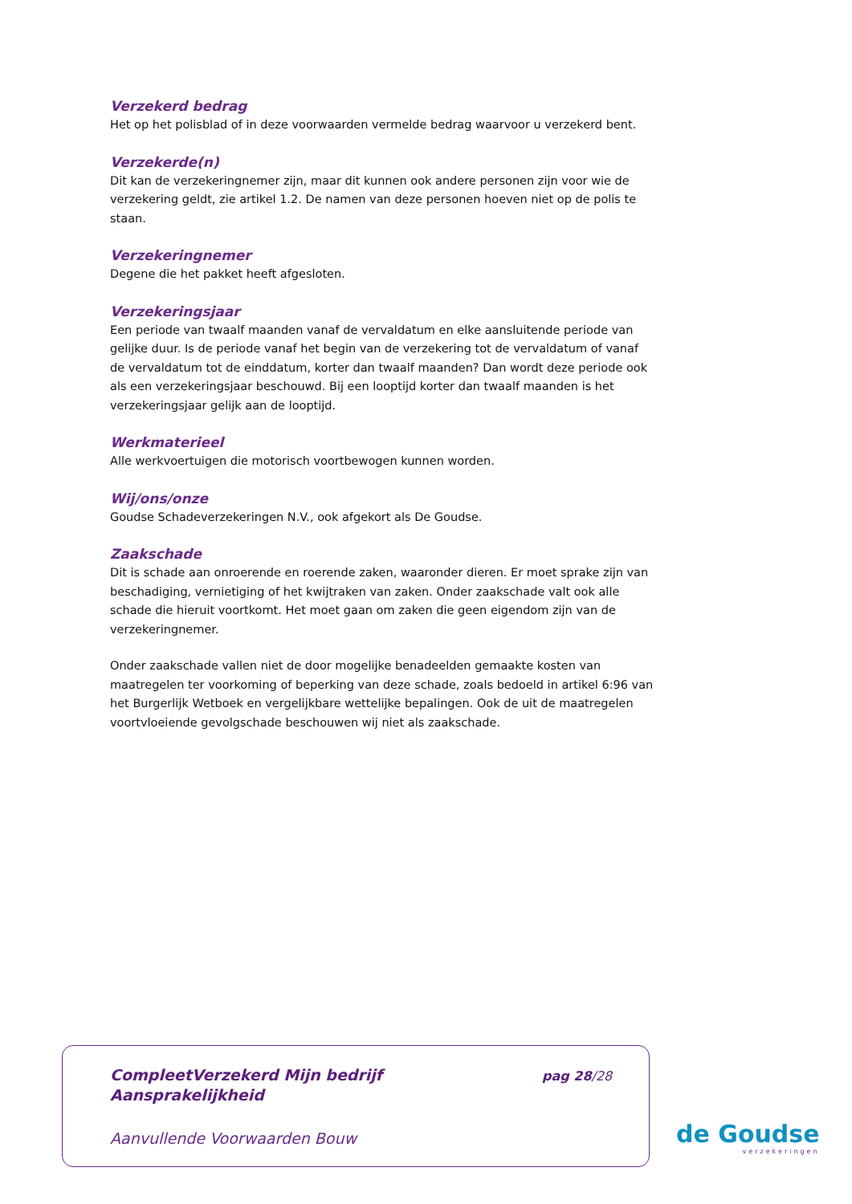Verzekerd bedrag
Het op het polisblad of in deze voorwaarden vermelde bedrag waarvoor u verzekerd bent.
Verzekerde(n)
Dit kan de verzekeringnemer zijn, maar dit kunnen ook andere personen zijn voor wie de verzekering geldt, zie artikel 1.2. De namen van deze personen hoeven niet op de polis te staan.
Verzekeringnemer
Degene die het pakket heeft afgesloten.
Verzekeringsjaar
Een periode van twaalf maanden vanaf de vervaldatum en elke aansluitende periode van gelijke duur. Is de periode vanaf het begin van de verzekering tot de vervaldatum of vanaf de vervaldatum tot de einddatum, korter dan twaalf maanden? Dan wordt deze periode ook als een verzekeringsjaar beschouwd. Bij een looptijd korter dan twaalf maanden is het verzekeringsjaar gelijk aan de looptijd.
Werkmaterieel
Alle werkvoertuigen die motorisch voortbewogen kunnen worden.
Wij/ons/onze
Goudse Schadeverzekeringen N.V., ook afgekort als De Goudse.
Zaakschade
Dit is schade aan onroerende en roerende zaken, waaronder dieren. Er moet sprake zijn van beschadiging, vernietiging of het kwijtraken van zaken. Onder zaakschade valt ook alle schade die hieruit voortkomt. Het moet gaan om zaken die geen eigendom zijn van de verzekeringnemer.
Onder zaakschade vallen niet de door mogelijke benadeelden gemaakte kosten van maatregelen ter voorkoming of beperking van deze schade, zoals bedoeld in artikel 6:96 van het Burgerlijk Wetboek en vergelijkbare wettelijke bepalingen. Ook de uit de maatregelen voortvloeiende gevolgschade beschouwen wij niet als zaakschade.
CompleetVerzekerd Mijn bedrijf
Aansprakelijkheid
pag 28/28
Aanvullende Voorwaarden Bouw
de Goudse
verzekeringen